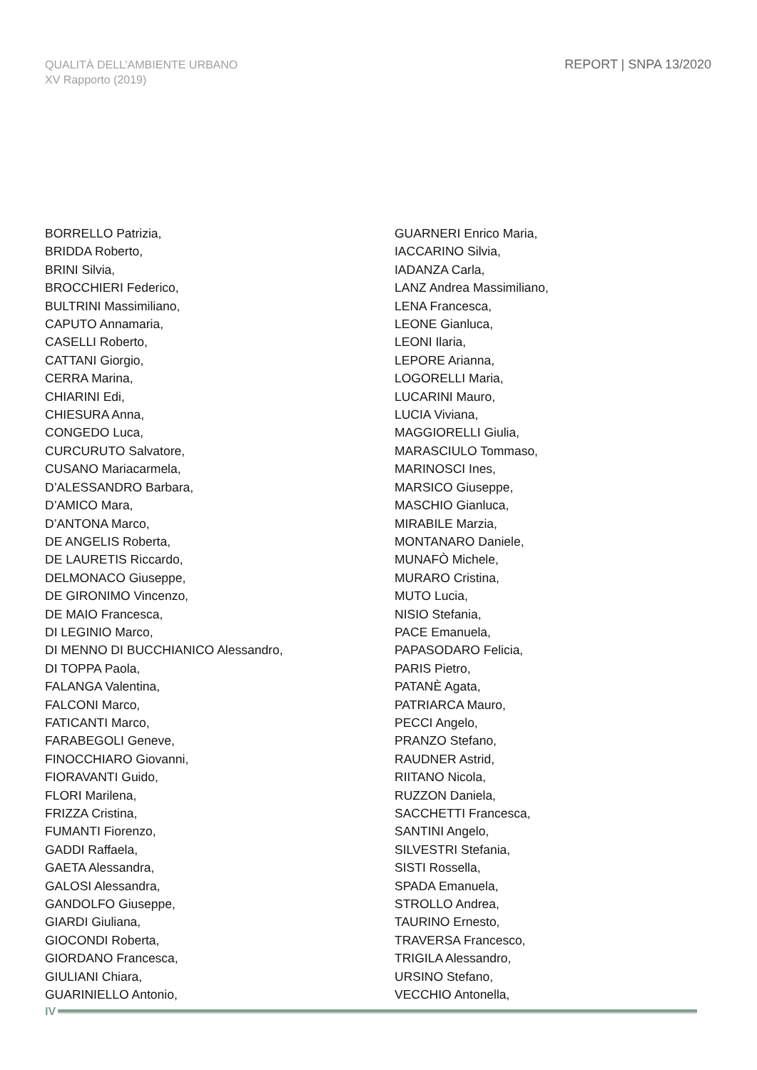QUALITÀ DELL’AMBIENTE URBANO
XV Rapporto (2019)
REPORT | SNPA 13/2020
BORRELLO Patrizia,
BRIDDA Roberto,
BRINI Silvia,
BROCCHIERI Federico,
BULTRINI Massimiliano,
CAPUTO Annamaria,
CASELLI Roberto,
CATTANI Giorgio,
CERRA Marina,
CHIARINI Edi,
CHIESURA Anna,
CONGEDO Luca,
CURCURUTO Salvatore,
CUSANO Mariacarmela,
D’ALESSANDRO Barbara,
D’AMICO Mara,
D’ANTONA Marco,
DE ANGELIS Roberta,
DE LAURETIS Riccardo,
DELMONACO Giuseppe,
DE GIRONIMO Vincenzo,
DE MAIO Francesca,
DI LEGINIO Marco,
DI MENNO DI BUCCHIANICO Alessandro,
DI TOPPA Paola,
FALANGA Valentina,
FALCONI Marco,
FATICANTI Marco,
FARABEGOLI Geneve,
FINOCCHIARO Giovanni,
FIORAVANTI Guido,
FLORI Marilena,
FRIZZA Cristina,
FUMANTI Fiorenzo,
GADDI Raffaela,
GAETA Alessandra,
GALOSI Alessandra,
GANDOLFO Giuseppe,
GIARDI Giuliana,
GIOCONDI Roberta,
GIORDANO Francesca,
GIULIANI Chiara,
GUARINIELLO Antonio,
GUARNERI Enrico Maria,
IACCARINO Silvia,
IADANZA Carla,
LANZ Andrea Massimiliano,
LENA Francesca,
LEONE Gianluca,
LEONI Ilaria,
LEPORE Arianna,
LOGORELLI Maria,
LUCARINI Mauro,
LUCIA Viviana,
MAGGIORELLI Giulia,
MARASCIULO Tommaso,
MARINOSCI Ines,
MARSICO Giuseppe,
MASCHIO Gianluca,
MIRABILE Marzia,
MONTANARO Daniele,
MUNAFÒ Michele,
MURARO Cristina,
MUTO Lucia,
NISIO Stefania,
PACE Emanuela,
PAPASODARO Felicia,
PARIS Pietro,
PATANÈ Agata,
PATRIARCA Mauro,
PECCI Angelo,
PRANZO Stefano,
RAUDNER Astrid,
RIITANO Nicola,
RUZZON Daniela,
SACCHETTI Francesca,
SANTINI Angelo,
SILVESTRI Stefania,
SISTI Rossella,
SPADA Emanuela,
STROLLO Andrea,
TAURINO Ernesto,
TRAVERSA Francesco,
TRIGILA Alessandro,
URSINO Stefano,
VECCHIO Antonella,
IV